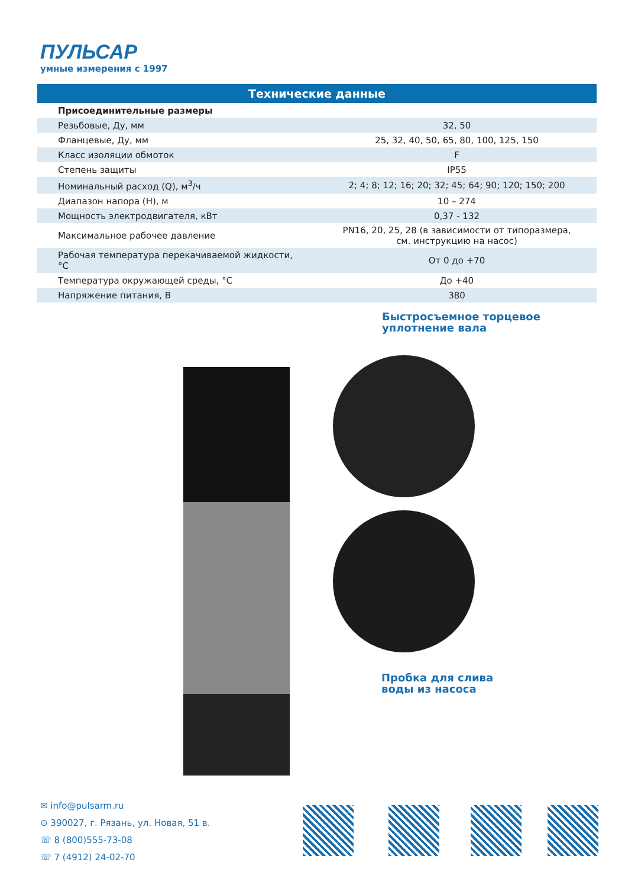ПУЛЬСАР
умные измерения с 1997
| Технические данные | |
| --- | --- |
| Присоединительные размеры | |
| Резьбовые, Ду, мм | 32, 50 |
| Фланцевые, Ду, мм | 25, 32, 40, 50, 65, 80, 100, 125, 150 |
| Класс изоляции обмоток | F |
| Степень защиты | IP55 |
| Номинальный расход (Q), м<sup>3</sup>/ч | 2; 4; 8; 12; 16; 20; 32; 45; 64; 90; 120; 150; 200 |
| Диапазон напора (H), м | 10 – 274 |
| Мощность электродвигателя, кВт | 0,37 - 132 |
| Максимальное рабочее давление | PN16, 20, 25, 28 (в зависимости от типоразмера, см. инструкцию на насос) |
| Рабочая температура перекачиваемой жидкости, °C | От 0 до +70 |
| Температура окружающей среды, °C | До +40 |
| Напряжение питания, В | 380 |
Быстросъемное торцевое
уплотнение вала
Пробка для слива
воды из насоса
✉ info@pulsarm.ru
⊙ 390027, г. Рязань, ул. Новая, 51 в.
☏ 8 (800)555-73-08
☏ 7 (4912) 24-02-70